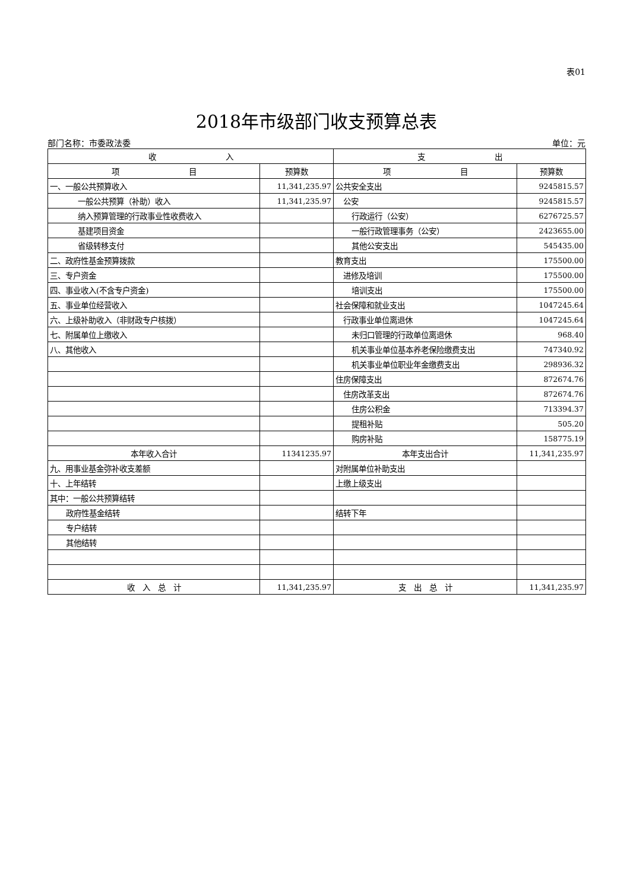表01
2018年市级部门收支预算总表
部门名称：市委政法委 单位：元
| 收 入 | | 支 出 | |
| --- | --- | --- | --- |
| 项 目 | 预算数 | 项 目 | 预算数 |
| 一、一般公共预算收入 | 11,341,235.97 | 公共安全支出 | 9245815.57 |
| 一般公共预算（补助）收入 | 11,341,235.97 | 公安 | 9245815.57 |
| 纳入预算管理的行政事业性收费收入 | | 行政运行（公安） | 6276725.57 |
| 基建项目资金 | | 一般行政管理事务（公安） | 2423655.00 |
| 省级转移支付 | | 其他公安支出 | 545435.00 |
| 二、政府性基金预算拨款 | | 教育支出 | 175500.00 |
| 三、专户资金 | | 进修及培训 | 175500.00 |
| 四、事业收入(不含专户资金) | | 培训支出 | 175500.00 |
| 五、事业单位经营收入 | | 社会保障和就业支出 | 1047245.64 |
| 六、上级补助收入（非财政专户核拨） | | 行政事业单位离退休 | 1047245.64 |
| 七、附属单位上缴收入 | | 未归口管理的行政单位离退休 | 968.40 |
| 八、其他收入 | | 机关事业单位基本养老保险缴费支出 | 747340.92 |
| | | 机关事业单位职业年金缴费支出 | 298936.32 |
| | | 住房保障支出 | 872674.76 |
| | | 住房改革支出 | 872674.76 |
| | | 住房公积金 | 713394.37 |
| | | 提租补贴 | 505.20 |
| | | 购房补贴 | 158775.19 |
| 本年收入合计 | 11341235.97 | 本年支出合计 | 11,341,235.97 |
| 九、用事业基金弥补收支差额 | | 对附属单位补助支出 | |
| 十、上年结转 | | 上缴上级支出 | |
| 其中：一般公共预算结转 | | | |
| 政府性基金结转 | | 结转下年 | |
| 专户结转 | | | |
| 其他结转 | | | |
| 收 入 总 计 | 11,341,235.97 | 支 出 总 计 | 11,341,235.97 |